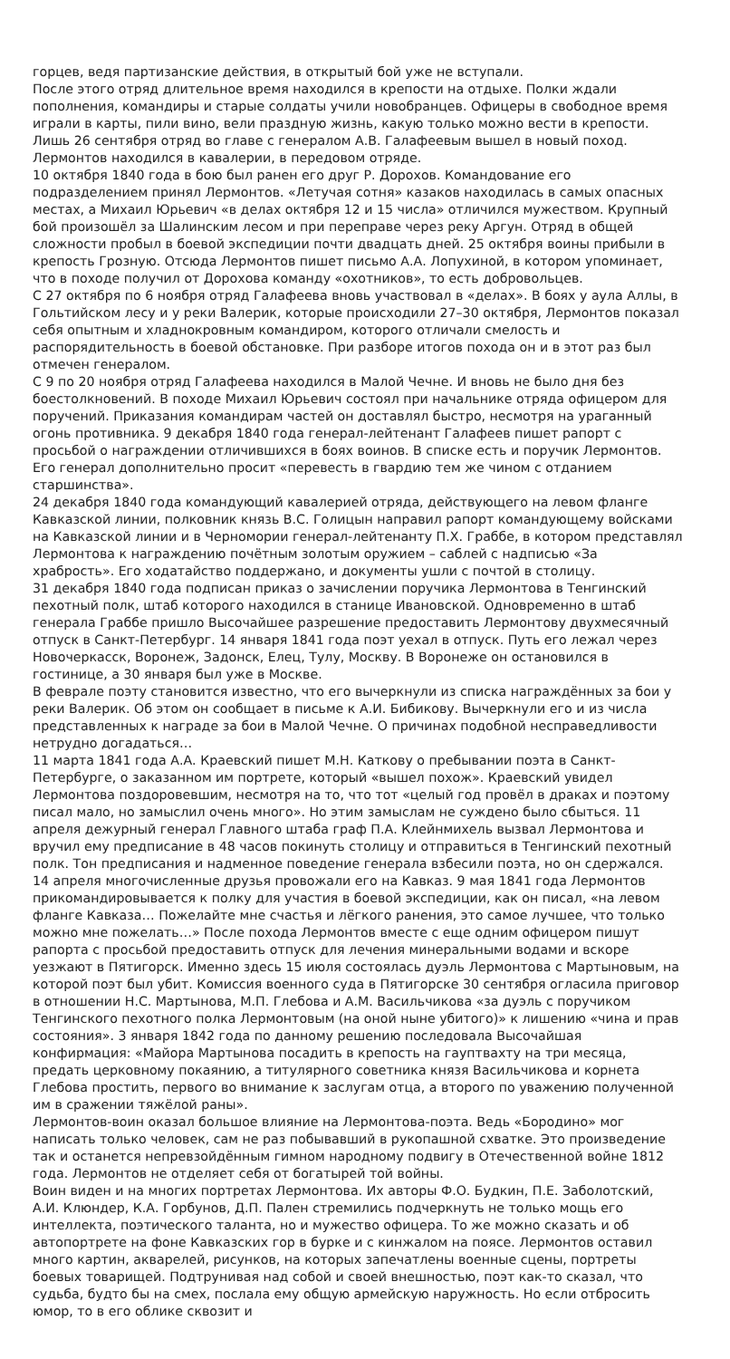горцев, ведя партизанские действия, в открытый бой уже не вступали.
После этого отряд длительное время находился в крепости на отдыхе. Полки ждали пополнения, командиры и старые солдаты учили новобранцев. Офицеры в свободное время играли в карты, пили вино, вели праздную жизнь, какую только можно вести в крепости. Лишь 26 сентября отряд во главе с генералом А.В. Галафеевым вышел в новый поход. Лермонтов находился в кавалерии, в передовом отряде.
10 октября 1840 года в бою был ранен его друг Р. Дорохов. Командование его подразделением принял Лермонтов. «Летучая сотня» казаков находилась в самых опасных местах, а Михаил Юрьевич «в делах октября 12 и 15 числа» отличился мужеством. Крупный бой произошёл за Шалинским лесом и при переправе через реку Аргун. Отряд в общей сложности пробыл в боевой экспедиции почти двадцать дней. 25 октября воины прибыли в крепость Грозную. Отсюда Лермонтов пишет письмо А.А. Лопухиной, в котором упоминает, что в походе получил от Дорохова команду «охотников», то есть добровольцев.
С 27 октября по 6 ноября отряд Галафеева вновь участвовал в «делах». В боях у аула Аллы, в Гольтийском лесу и у реки Валерик, которые происходили 27–30 октября, Лермонтов показал себя опытным и хладнокровным командиром, которого отличали смелость и распорядительность в боевой обстановке. При разборе итогов похода он и в этот раз был отмечен генералом.
С 9 по 20 ноября отряд Галафеева находился в Малой Чечне. И вновь не было дня без боестолкновений. В походе Михаил Юрьевич состоял при начальнике отряда офицером для поручений. Приказания командирам частей он доставлял быстро, несмотря на ураганный огонь противника. 9 декабря 1840 года генерал-лейтенант Галафеев пишет рапорт с просьбой о награждении отличившихся в боях воинов. В списке есть и поручик Лермонтов. Его генерал дополнительно просит «перевесть в гвардию тем же чином с отданием старшинства».
24 декабря 1840 года командующий кавалерией отряда, действующего на левом фланге Кавказской линии, полковник князь В.С. Голицын направил рапорт командующему войсками на Кавказской линии и в Черномории генерал-лейтенанту П.Х. Граббе, в котором представлял Лермонтова к награждению почётным золотым оружием – саблей с надписью «За храбрость». Его ходатайство поддержано, и документы ушли с почтой в столицу.
31 декабря 1840 года подписан приказ о зачислении поручика Лермонтова в Тенгинский пехотный полк, штаб которого находился в станице Ивановской. Одновременно в штаб генерала Граббе пришло Высочайшее разрешение предоставить Лермонтову двухмесячный отпуск в Санкт-Петербург. 14 января 1841 года поэт уехал в отпуск. Путь его лежал через Новочеркасск, Воронеж, Задонск, Елец, Тулу, Москву. В Воронеже он остановился в гостинице, а 30 января был уже в Москве.
В феврале поэту становится известно, что его вычеркнули из списка награждённых за бои у реки Валерик. Об этом он сообщает в письме к А.И. Бибикову. Вычеркнули его и из числа представленных к награде за бои в Малой Чечне. О причинах подобной несправедливости нетрудно догадаться…
11 марта 1841 года А.А. Краевский пишет М.Н. Каткову о пребывании поэта в Санкт-Петербурге, о заказанном им портрете, который «вышел похож». Краевский увидел Лермонтова поздоровевшим, несмотря на то, что тот «целый год провёл в драках и поэтому писал мало, но замыслил очень много». Но этим замыслам не суждено было сбыться. 11 апреля дежурный генерал Главного штаба граф П.А. Клейнмихель вызвал Лермонтова и вручил ему предписание в 48 часов покинуть столицу и отправиться в Тенгинский пехотный полк. Тон предписания и надменное поведение генерала взбесили поэта, но он сдержался.
14 апреля многочисленные друзья провожали его на Кавказ. 9 мая 1841 года Лермонтов прикомандировывается к полку для участия в боевой экспедиции, как он писал, «на левом фланге Кавказа… Пожелайте мне счастья и лёгкого ранения, это самое лучшее, что только можно мне пожелать…» После похода Лермонтов вместе с еще одним офицером пишут рапорта с просьбой предоставить отпуск для лечения минеральными водами и вскоре уезжают в Пятигорск. Именно здесь 15 июля состоялась дуэль Лермонтова с Мартыновым, на которой поэт был убит. Комиссия военного суда в Пятигорске 30 сентября огласила приговор в отношении Н.С. Мартынова, М.П. Глебова и А.М. Васильчикова «за дуэль с поручиком Тенгинского пехотного полка Лермонтовым (на оной ныне убитого)» к лишению «чина и прав состояния». 3 января 1842 года по данному решению последовала Высочайшая конфирмация: «Майора Мартынова посадить в крепость на гауптвахту на три месяца, предать церковному покаянию, а титулярного советника князя Васильчикова и корнета Глебова простить, первого во внимание к заслугам отца, а второго по уважению полученной им в сражении тяжёлой раны».
Лермонтов-воин оказал большое влияние на Лермонтова-поэта. Ведь «Бородино» мог написать только человек, сам не раз побывавший в рукопашной схватке. Это произведение так и останется непревзойдённым гимном народному подвигу в Отечественной войне 1812 года. Лермонтов не отделяет себя от богатырей той войны.
Воин виден и на многих портретах Лермонтова. Их авторы Ф.О. Будкин, П.Е. Заболотский, А.И. Клюндер, К.А. Горбунов, Д.П. Пален стремились подчеркнуть не только мощь его интеллекта, поэтического таланта, но и мужество офицера. То же можно сказать и об автопортрете на фоне Кавказских гор в бурке и с кинжалом на поясе. Лермонтов оставил много картин, акварелей, рисунков, на которых запечатлены военные сцены, портреты боевых товарищей. Подтрунивая над собой и своей внешностью, поэт как-то сказал, что судьба, будто бы на смех, послала ему общую армейскую наружность. Но если отбросить юмор, то в его облике сквозит и